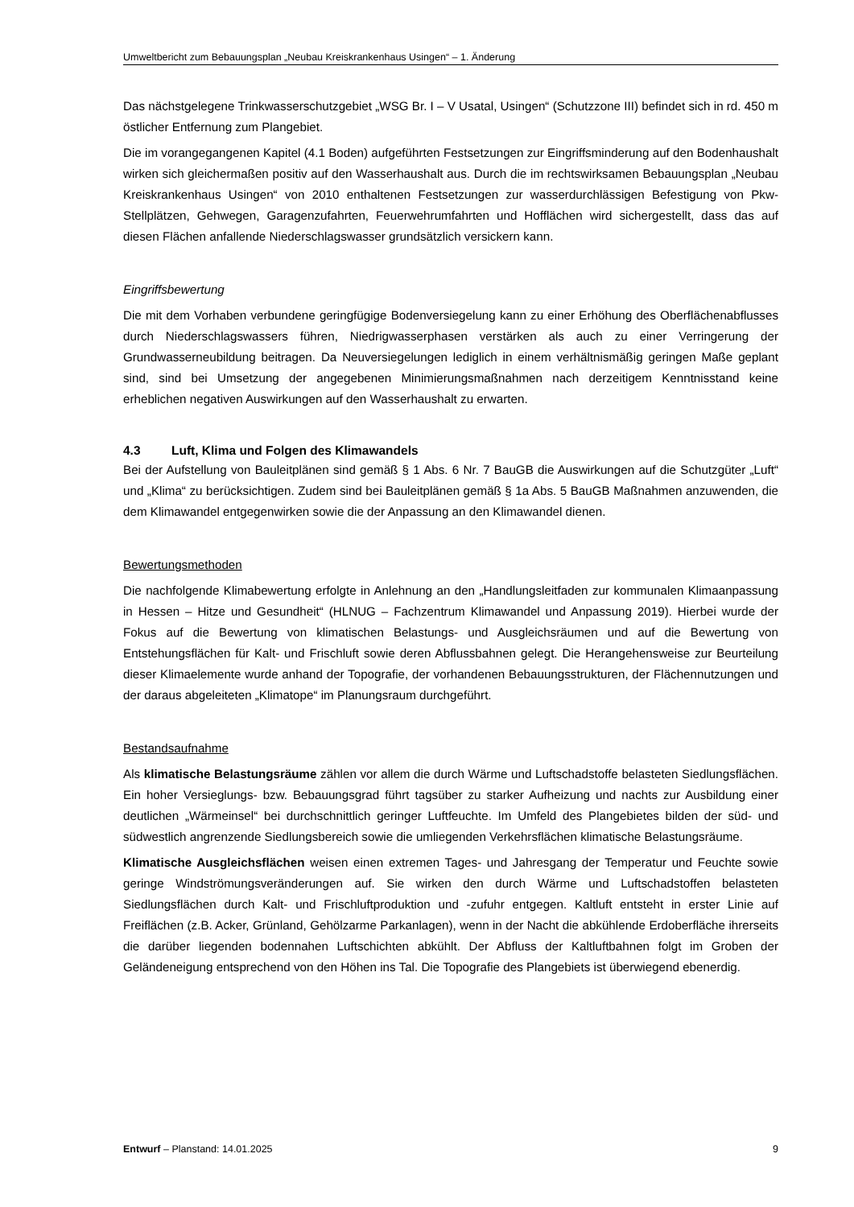Umweltbericht zum Bebauungsplan „Neubau Kreiskrankenhaus Usingen“ – 1. Änderung
Das nächstgelegene Trinkwasserschutzgebiet „WSG Br. I – V Usatal, Usingen“ (Schutzzone III) befindet sich in rd. 450 m östlicher Entfernung zum Plangebiet.
Die im vorangegangenen Kapitel (4.1 Boden) aufgeführten Festsetzungen zur Eingriffsminderung auf den Bodenhaushalt wirken sich gleichermaßen positiv auf den Wasserhaushalt aus. Durch die im rechtswirksamen Bebauungsplan „Neubau Kreiskrankenhaus Usingen“ von 2010 enthaltenen Festsetzungen zur wasserdurchlässigen Befestigung von Pkw-Stellplätzen, Gehwegen, Garagenzufahrten, Feuerwehrumfahrten und Hofflächen wird sichergestellt, dass das auf diesen Flächen anfallende Niederschlagswasser grundsätzlich versickern kann.
Eingriffsbewertung
Die mit dem Vorhaben verbundene geringfügige Bodenversiegelung kann zu einer Erhöhung des Oberflächenabflusses durch Niederschlagswassers führen, Niedrigwasserphasen verstärken als auch zu einer Verringerung der Grundwasserneubildung beitragen. Da Neuversiegelungen lediglich in einem verhältnismäßig geringen Maße geplant sind, sind bei Umsetzung der angegebenen Minimierungsmaßnahmen nach derzeitigem Kenntnisstand keine erheblichen negativen Auswirkungen auf den Wasserhaushalt zu erwarten.
4.3 Luft, Klima und Folgen des Klimawandels
Bei der Aufstellung von Bauleitplänen sind gemäß § 1 Abs. 6 Nr. 7 BauGB die Auswirkungen auf die Schutzgüter „Luft“ und „Klima“ zu berücksichtigen. Zudem sind bei Bauleitplänen gemäß § 1a Abs. 5 BauGB Maßnahmen anzuwenden, die dem Klimawandel entgegenwirken sowie die der Anpassung an den Klimawandel dienen.
Bewertungsmethoden
Die nachfolgende Klimabewertung erfolgte in Anlehnung an den „Handlungsleitfaden zur kommunalen Klimaanpassung in Hessen – Hitze und Gesundheit“ (HLNUG – Fachzentrum Klimawandel und Anpassung 2019). Hierbei wurde der Fokus auf die Bewertung von klimatischen Belastungs- und Ausgleichsräumen und auf die Bewertung von Entstehungsflächen für Kalt- und Frischluft sowie deren Abflussbahnen gelegt. Die Herangehensweise zur Beurteilung dieser Klimaelemente wurde anhand der Topografie, der vorhandenen Bebauungsstrukturen, der Flächennutzungen und der daraus abgeleiteten „Klimatope“ im Planungsraum durchgeführt.
Bestandsaufnahme
Als klimatische Belastungsräume zählen vor allem die durch Wärme und Luftschadstoffe belasteten Siedlungsflächen. Ein hoher Versieglungs- bzw. Bebauungsgrad führt tagsüber zu starker Aufheizung und nachts zur Ausbildung einer deutlichen „Wärmeinsel“ bei durchschnittlich geringer Luftfeuchte. Im Umfeld des Plangebietes bilden der süd- und südwestlich angrenzende Siedlungsbereich sowie die umliegenden Verkehrsflächen klimatische Belastungsräume.
Klimatische Ausgleichsflächen weisen einen extremen Tages- und Jahresgang der Temperatur und Feuchte sowie geringe Windströmungsveränderungen auf. Sie wirken den durch Wärme und Luftschadstoffen belasteten Siedlungsflächen durch Kalt- und Frischluftproduktion und -zufuhr entgegen. Kaltluft entsteht in erster Linie auf Freiflächen (z.B. Acker, Grünland, Gehölzarme Parkanlagen), wenn in der Nacht die abkühlende Erdoberfläche ihrerseits die darüber liegenden bodennahen Luftschichten abkühlt. Der Abfluss der Kaltluftbahnen folgt im Groben der Geländeneigung entsprechend von den Höhen ins Tal. Die Topografie des Plangebiets ist überwiegend ebenerdig.
Entwurf – Planstand: 14.01.2025 9